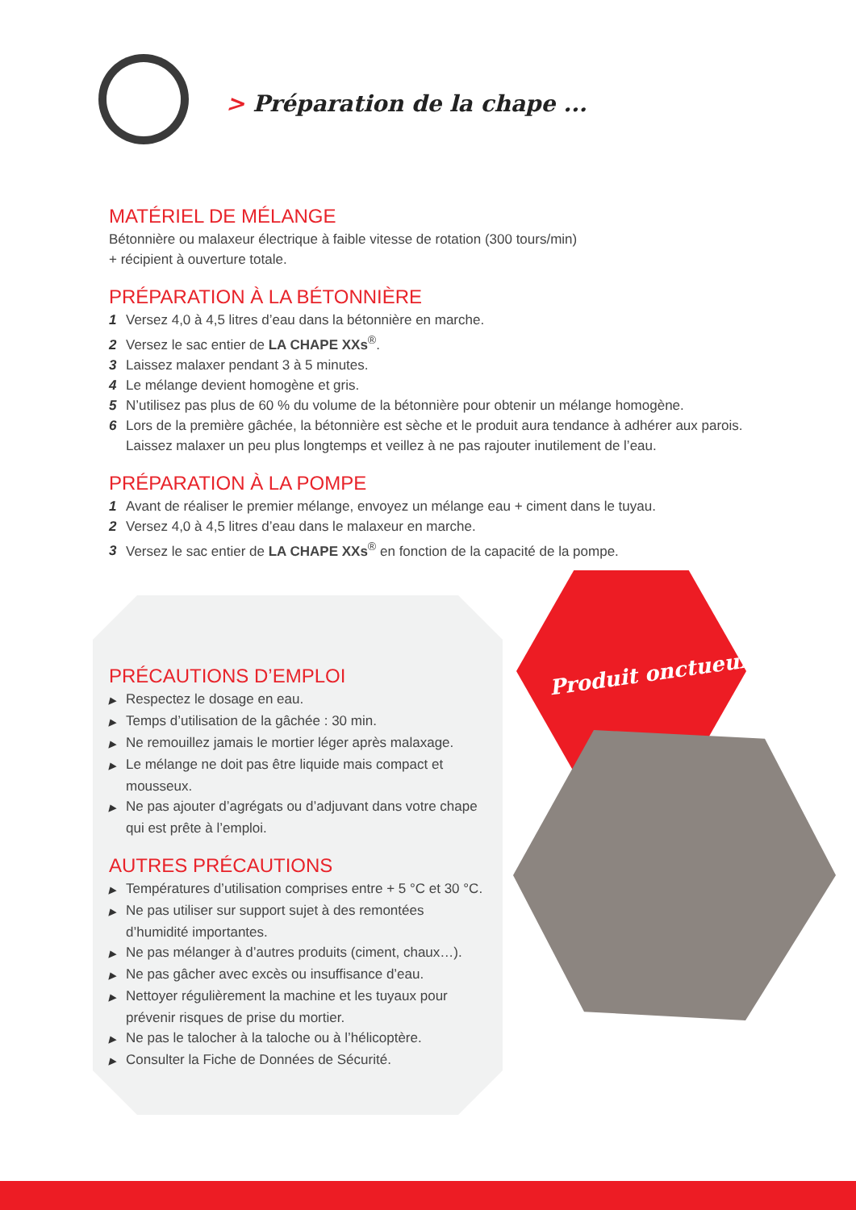> Préparation de la chape ...
Produit onctueux
MATÉRIEL DE MÉLANGE
Bétonnière ou malaxeur électrique à faible vitesse de rotation (300 tours/min)
+ récipient à ouverture totale.
PRÉPARATION À LA BÉTONNIÈRE
1 Versez 4,0 à 4,5 litres d’eau dans la bétonnière en marche.
2 Versez le sac entier de LA CHAPE XXs<sup>®</sup>.
3 Laissez malaxer pendant 3 à 5 minutes.
4 Le mélange devient homogène et gris.
5 N’utilisez pas plus de 60 % du volume de la bétonnière pour obtenir un mélange homogène.
6 Lors de la première gâchée, la bétonnière est sèche et le produit aura tendance à adhérer aux parois. Laissez malaxer un peu plus longtemps et veillez à ne pas rajouter inutilement de l’eau.
PRÉPARATION À LA POMPE
1 Avant de réaliser le premier mélange, envoyez un mélange eau + ciment dans le tuyau.
2 Versez 4,0 à 4,5 litres d’eau dans le malaxeur en marche.
3 Versez le sac entier de LA CHAPE XXs<sup>®</sup> en fonction de la capacité de la pompe.
PRÉCAUTIONS D’EMPLOI
▶ Respectez le dosage en eau.
▶ Temps d’utilisation de la gâchée : 30 min.
▶ Ne remouillez jamais le mortier léger après malaxage.
▶ Le mélange ne doit pas être liquide mais compact et mousseux.
▶ Ne pas ajouter d’agrégats ou d’adjuvant dans votre chape qui est prête à l’emploi.
AUTRES PRÉCAUTIONS
▶ Températures d’utilisation comprises entre + 5 °C et 30 °C.
▶ Ne pas utiliser sur support sujet à des remontées d’humidité importantes.
▶ Ne pas mélanger à d’autres produits (ciment, chaux…).
▶ Ne pas gâcher avec excès ou insuffisance d’eau.
▶ Nettoyer régulièrement la machine et les tuyaux pour prévenir risques de prise du mortier.
▶ Ne pas le talocher à la taloche ou à l’hélicoptère.
▶ Consulter la Fiche de Données de Sécurité.